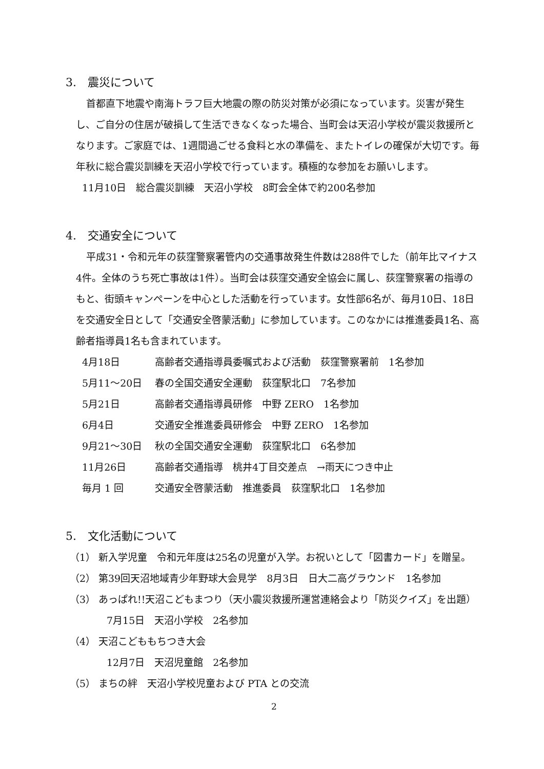3.　震災について
首都直下地震や南海トラフ巨大地震の際の防災対策が必須になっています。災害が発生し、ご自分の住居が破損して生活できなくなった場合、当町会は天沼小学校が震災救援所となります。ご家庭では、1週間過ごせる食料と水の準備を、またトイレの確保が大切です。毎年秋に総合震災訓練を天沼小学校で行っています。積極的な参加をお願いします。
11月10日　総合震災訓練　天沼小学校　8町会全体で約200名参加
4.　交通安全について
平成31・令和元年の荻窪警察署管内の交通事故発生件数は288件でした（前年比マイナス4件。全体のうち死亡事故は1件）。当町会は荻窪交通安全協会に属し、荻窪警察署の指導のもと、街頭キャンペーンを中心とした活動を行っています。女性部6名が、毎月10日、18日を交通安全日として「交通安全啓蒙活動」に参加しています。このなかには推進委員1名、高齢者指導員1名も含まれています。
4月18日 高齢者交通指導員委嘱式および活動　荻窪警察署前　1名参加
5月11～20日 春の全国交通安全運動　荻窪駅北口　7名参加
5月21日 高齢者交通指導員研修　中野 ZERO　1名参加
6月4日 交通安全推進委員研修会　中野 ZERO　1名参加
9月21～30日 秋の全国交通安全運動　荻窪駅北口　6名参加
11月26日 高齢者交通指導　桃井4丁目交差点　→雨天につき中止
毎月 1 回 交通安全啓蒙活動　推進委員　荻窪駅北口　1名参加
5.　文化活動について
（1） 新入学児童　令和元年度は25名の児童が入学。お祝いとして「図書カード」を贈呈。
（2） 第39回天沼地域青少年野球大会見学　8月3日　日大二高グラウンド　1名参加
（3） あっぱれ!!天沼こどもまつり（天小震災救援所運営連絡会より「防災クイズ」を出題）
7月15日　天沼小学校　2名参加
（4） 天沼こどももちつき大会
12月7日　天沼児童館　2名参加
（5） まちの絆　天沼小学校児童および PTA との交流
2